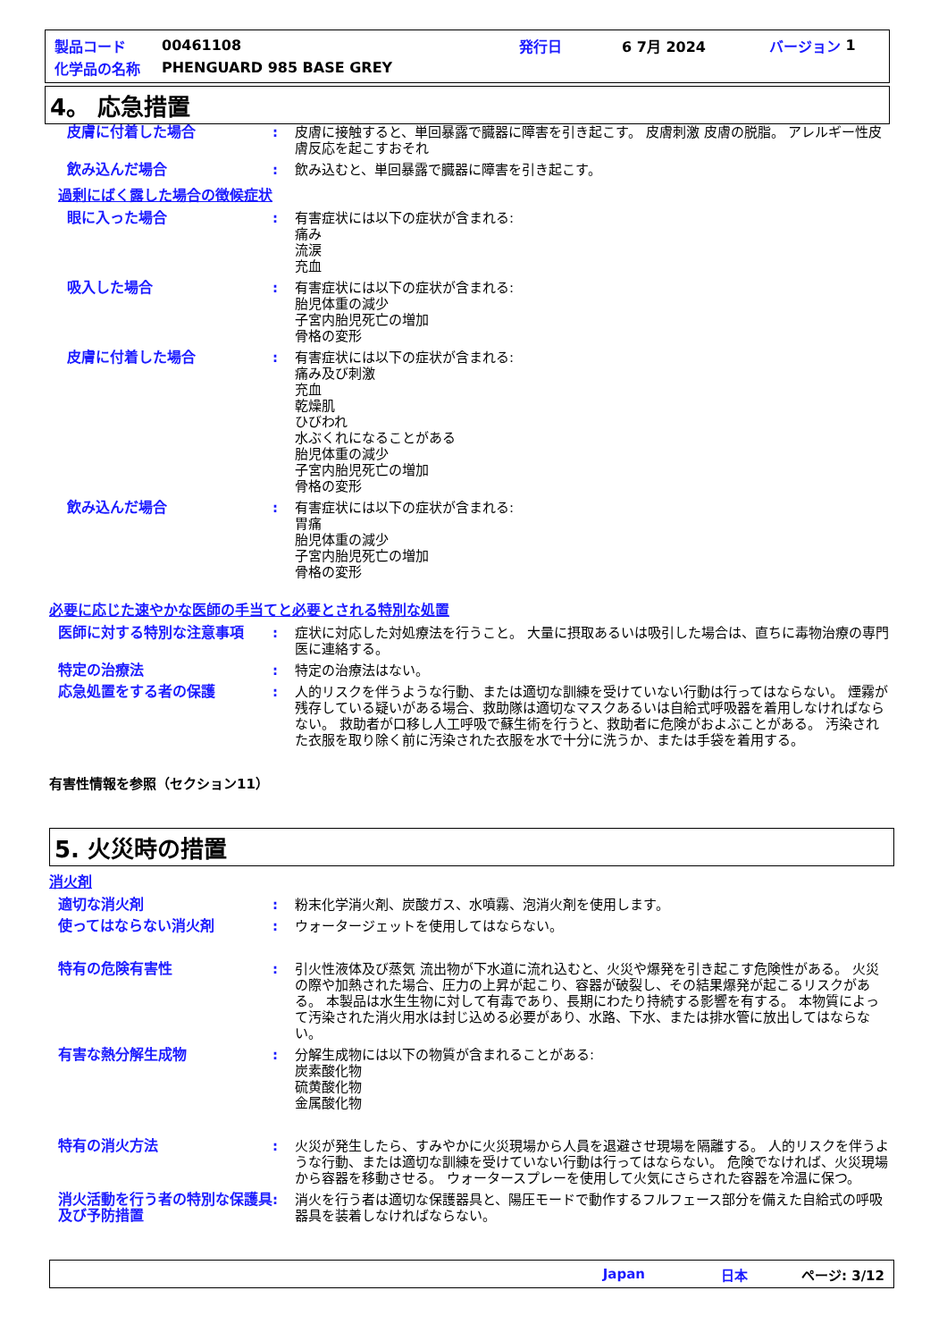製品コード 00461108 発行日 6 7月 2024 バージョン 1
化学品の名称 PHENGUARD 985 BASE GREY
4。 応急措置
皮膚に付着した場合 : 皮膚に接触すると、単回暴露で臓器に障害を引き起こす。 皮膚刺激 皮膚の脱脂。 アレルギー性皮膚反応を起こすおそれ
飲み込んだ場合 : 飲み込むと、単回暴露で臓器に障害を引き起こす。
過剰にばく露した場合の徴候症状
眼に入った場合 : 有害症状には以下の症状が含まれる:
痛み
流涙
充血
吸入した場合 : 有害症状には以下の症状が含まれる:
胎児体重の減少
子宮内胎児死亡の増加
骨格の変形
皮膚に付着した場合 : 有害症状には以下の症状が含まれる:
痛み及び刺激
充血
乾燥肌
ひびわれ
水ぶくれになることがある
胎児体重の減少
子宮内胎児死亡の増加
骨格の変形
飲み込んだ場合 : 有害症状には以下の症状が含まれる:
胃痛
胎児体重の減少
子宮内胎児死亡の増加
骨格の変形
必要に応じた速やかな医師の手当てと必要とされる特別な処置
医師に対する特別な注意事項 : 症状に対応した対処療法を行うこと。 大量に摂取あるいは吸引した場合は、直ちに毒物治療の専門医に連絡する。
特定の治療法 : 特定の治療法はない。
応急処置をする者の保護 : 人的リスクを伴うような行動、または適切な訓練を受けていない行動は行ってはならない。 煙霧が残存している疑いがある場合、救助隊は適切なマスクあるいは自給式呼吸器を着用しなければならない。 救助者が口移し人工呼吸で蘇生術を行うと、救助者に危険がおよぶことがある。 汚染された衣服を取り除く前に汚染された衣服を水で十分に洗うか、または手袋を着用する。
有害性情報を参照（セクション11）
5. 火災時の措置
消火剤
適切な消火剤 : 粉末化学消火剤、炭酸ガス、水噴霧、泡消火剤を使用します。
使ってはならない消火剤 : ウォータージェットを使用してはならない。
特有の危険有害性 : 引火性液体及び蒸気 流出物が下水道に流れ込むと、火災や爆発を引き起こす危険性がある。 火災の際や加熱された場合、圧力の上昇が起こり、容器が破裂し、その結果爆発が起こるリスクがある。 本製品は水生生物に対して有毒であり、長期にわたり持続する影響を有する。 本物質によって汚染された消火用水は封じ込める必要があり、水路、下水、または排水管に放出してはならない。
有害な熱分解生成物 : 分解生成物には以下の物質が含まれることがある:
炭素酸化物
硫黄酸化物
金属酸化物
特有の消火方法 : 火災が発生したら、すみやかに火災現場から人員を退避させ現場を隔離する。 人的リスクを伴うような行動、または適切な訓練を受けていない行動は行ってはならない。 危険でなければ、火災現場から容器を移動させる。 ウォータースプレーを使用して火気にさらされた容器を冷温に保つ。
消火活動を行う者の特別な保護具及び予防措置
: 消火を行う者は適切な保護器具と、陽圧モードで動作するフルフェース部分を備えた自給式の呼吸器具を装着しなければならない。
Japan 日本 ページ: 3/12